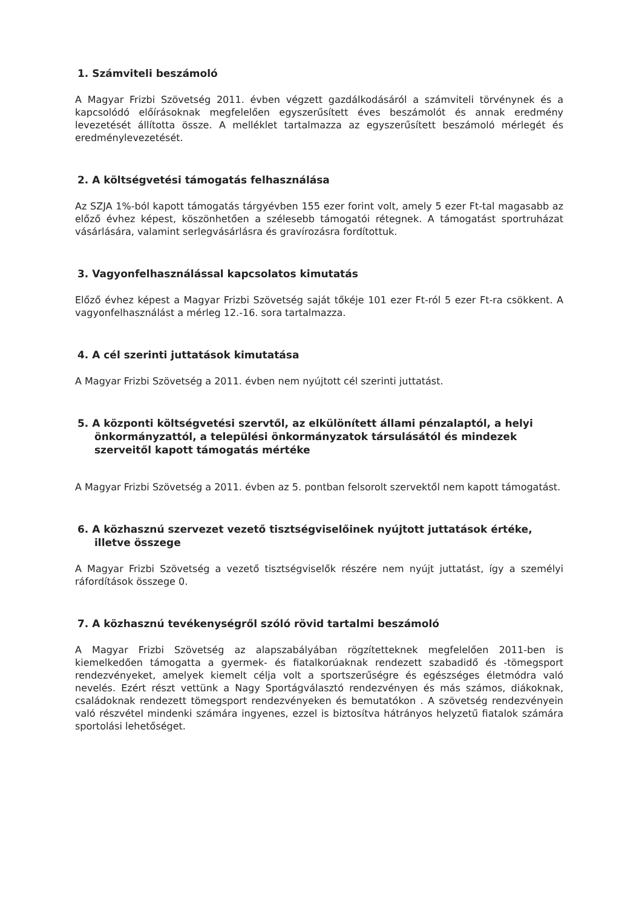1. Számviteli beszámoló
A Magyar Frizbi Szövetség 2011. évben végzett gazdálkodásáról a számviteli törvénynek és a kapcsolódó előírásoknak megfelelően egyszerűsített éves beszámolót és annak eredmény levezetését állította össze. A melléklet tartalmazza az egyszerűsített beszámoló mérlegét és eredménylevezetését.
2. A költségvetési támogatás felhasználása
Az SZJA 1%-ból kapott támogatás tárgyévben 155 ezer forint volt, amely 5 ezer Ft-tal magasabb az előző évhez képest, köszönhetően a szélesebb támogatói rétegnek. A támogatást sportruházat vásárlására, valamint serlegvásárlásra és gravírozásra fordítottuk.
3. Vagyonfelhasználással kapcsolatos kimutatás
Előző évhez képest a Magyar Frizbi Szövetség saját tőkéje 101 ezer Ft-ról 5 ezer Ft-ra csökkent. A vagyonfelhasználást a mérleg 12.-16. sora tartalmazza.
4. A cél szerinti juttatások kimutatása
A Magyar Frizbi Szövetség a 2011. évben nem nyújtott cél szerinti juttatást.
5. A központi költségvetési szervtől, az elkülönített állami pénzalaptól, a helyi önkormányzattól, a települési önkormányzatok társulásától és mindezek szerveitől kapott támogatás mértéke
A Magyar Frizbi Szövetség a 2011. évben az 5. pontban felsorolt szervektől nem kapott támogatást.
6. A közhasznú szervezet vezető tisztségviselőinek nyújtott juttatások értéke, illetve összege
A Magyar Frizbi Szövetség a vezető tisztségviselők részére nem nyújt juttatást, így a személyi ráfordítások összege 0.
7. A közhasznú tevékenységről szóló rövid tartalmi beszámoló
A Magyar Frizbi Szövetség az alapszabályában rögzítetteknek megfelelően 2011-ben is kiemelkedően támogatta a gyermek- és fiatalkorúaknak rendezett szabadidő és -tömegsport rendezvényeket, amelyek kiemelt célja volt a sportszerűségre és egészséges életmódra való nevelés. Ezért részt vettünk a Nagy Sportágválasztó rendezvényen és más számos, diákoknak, családoknak rendezett tömegsport rendezvényeken és bemutatókon . A szövetség rendezvényein való részvétel mindenki számára ingyenes, ezzel is biztosítva hátrányos helyzetű fiatalok számára sportolási lehetőséget.